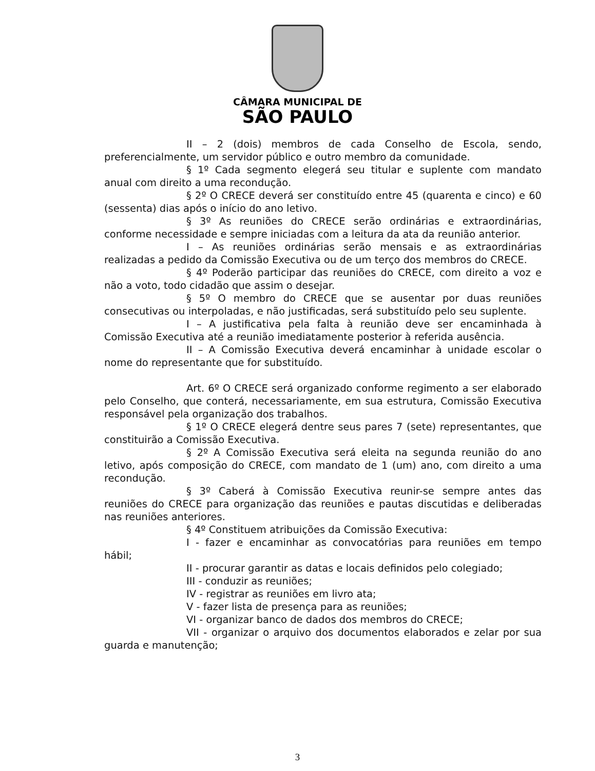CÂMARA MUNICIPAL DE
SÃO PAULO
II – 2 (dois) membros de cada Conselho de Escola, sendo, preferencialmente, um servidor público e outro membro da comunidade.
§ 1º Cada segmento elegerá seu titular e suplente com mandato anual com direito a uma recondução.
§ 2º O CRECE deverá ser constituído entre 45 (quarenta e cinco) e 60 (sessenta) dias após o início do ano letivo.
§ 3º As reuniões do CRECE serão ordinárias e extraordinárias, conforme necessidade e sempre iniciadas com a leitura da ata da reunião anterior.
I – As reuniões ordinárias serão mensais e as extraordinárias realizadas a pedido da Comissão Executiva ou de um terço dos membros do CRECE.
§ 4º Poderão participar das reuniões do CRECE, com direito a voz e não a voto, todo cidadão que assim o desejar.
§ 5º O membro do CRECE que se ausentar por duas reuniões consecutivas ou interpoladas, e não justificadas, será substituído pelo seu suplente.
I – A justificativa pela falta à reunião deve ser encaminhada à Comissão Executiva até a reunião imediatamente posterior à referida ausência.
II – A Comissão Executiva deverá encaminhar à unidade escolar o nome do representante que for substituído.
Art. 6º O CRECE será organizado conforme regimento a ser elaborado pelo Conselho, que conterá, necessariamente, em sua estrutura, Comissão Executiva responsável pela organização dos trabalhos.
§ 1º O CRECE elegerá dentre seus pares 7 (sete) representantes, que constituirão a Comissão Executiva.
§ 2º A Comissão Executiva será eleita na segunda reunião do ano letivo, após composição do CRECE, com mandato de 1 (um) ano, com direito a uma recondução.
§ 3º Caberá à Comissão Executiva reunir-se sempre antes das reuniões do CRECE para organização das reuniões e pautas discutidas e deliberadas nas reuniões anteriores.
§ 4º Constituem atribuições da Comissão Executiva:
I - fazer e encaminhar as convocatórias para reuniões em tempo hábil;
II - procurar garantir as datas e locais definidos pelo colegiado;
III - conduzir as reuniões;
IV - registrar as reuniões em livro ata;
V - fazer lista de presença para as reuniões;
VI - organizar banco de dados dos membros do CRECE;
VII - organizar o arquivo dos documentos elaborados e zelar por sua guarda e manutenção;
3